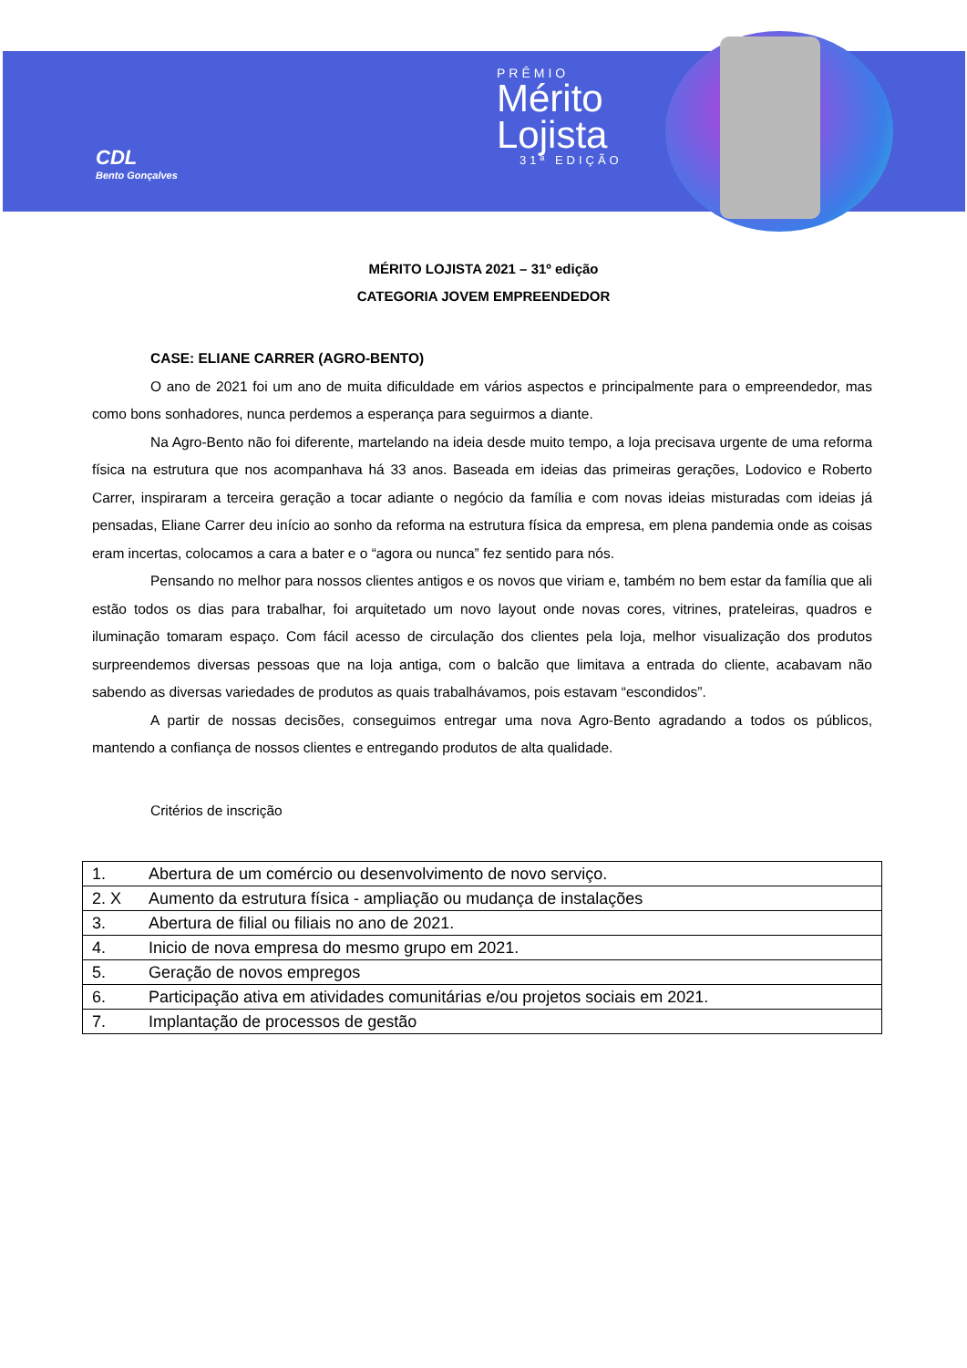CDL
Bento Gonçalves
PRÊMIO
Mérito
Lojista
31ª EDIÇÃO
MÉRITO LOJISTA 2021 – 31º edição
CATEGORIA JOVEM EMPREENDEDOR
CASE: ELIANE CARRER (AGRO-BENTO)
O ano de 2021 foi um ano de muita dificuldade em vários aspectos e principalmente para o empreendedor, mas como bons sonhadores, nunca perdemos a esperança para seguirmos a diante.
Na Agro-Bento não foi diferente, martelando na ideia desde muito tempo, a loja precisava urgente de uma reforma física na estrutura que nos acompanhava há 33 anos. Baseada em ideias das primeiras gerações, Lodovico e Roberto Carrer, inspiraram a terceira geração a tocar adiante o negócio da família e com novas ideias misturadas com ideias já pensadas, Eliane Carrer deu início ao sonho da reforma na estrutura física da empresa, em plena pandemia onde as coisas eram incertas, colocamos a cara a bater e o “agora ou nunca” fez sentido para nós.
Pensando no melhor para nossos clientes antigos e os novos que viriam e, também no bem estar da família que ali estão todos os dias para trabalhar, foi arquitetado um novo layout onde novas cores, vitrines, prateleiras, quadros e iluminação tomaram espaço. Com fácil acesso de circulação dos clientes pela loja, melhor visualização dos produtos surpreendemos diversas pessoas que na loja antiga, com o balcão que limitava a entrada do cliente, acabavam não sabendo as diversas variedades de produtos as quais trabalhávamos, pois estavam “escondidos”.
A partir de nossas decisões, conseguimos entregar uma nova Agro-Bento agradando a todos os públicos, mantendo a confiança de nossos clientes e entregando produtos de alta qualidade.
Critérios de inscrição
| 1. | Abertura de um comércio ou desenvolvimento de novo serviço. |
| 2. X | Aumento da estrutura física - ampliação ou mudança de instalações |
| 3. | Abertura de filial ou filiais no ano de 2021. |
| 4. | Inicio de nova empresa do mesmo grupo em 2021. |
| 5. | Geração de novos empregos |
| 6. | Participação ativa em atividades comunitárias e/ou projetos sociais em 2021. |
| 7. | Implantação de processos de gestão |